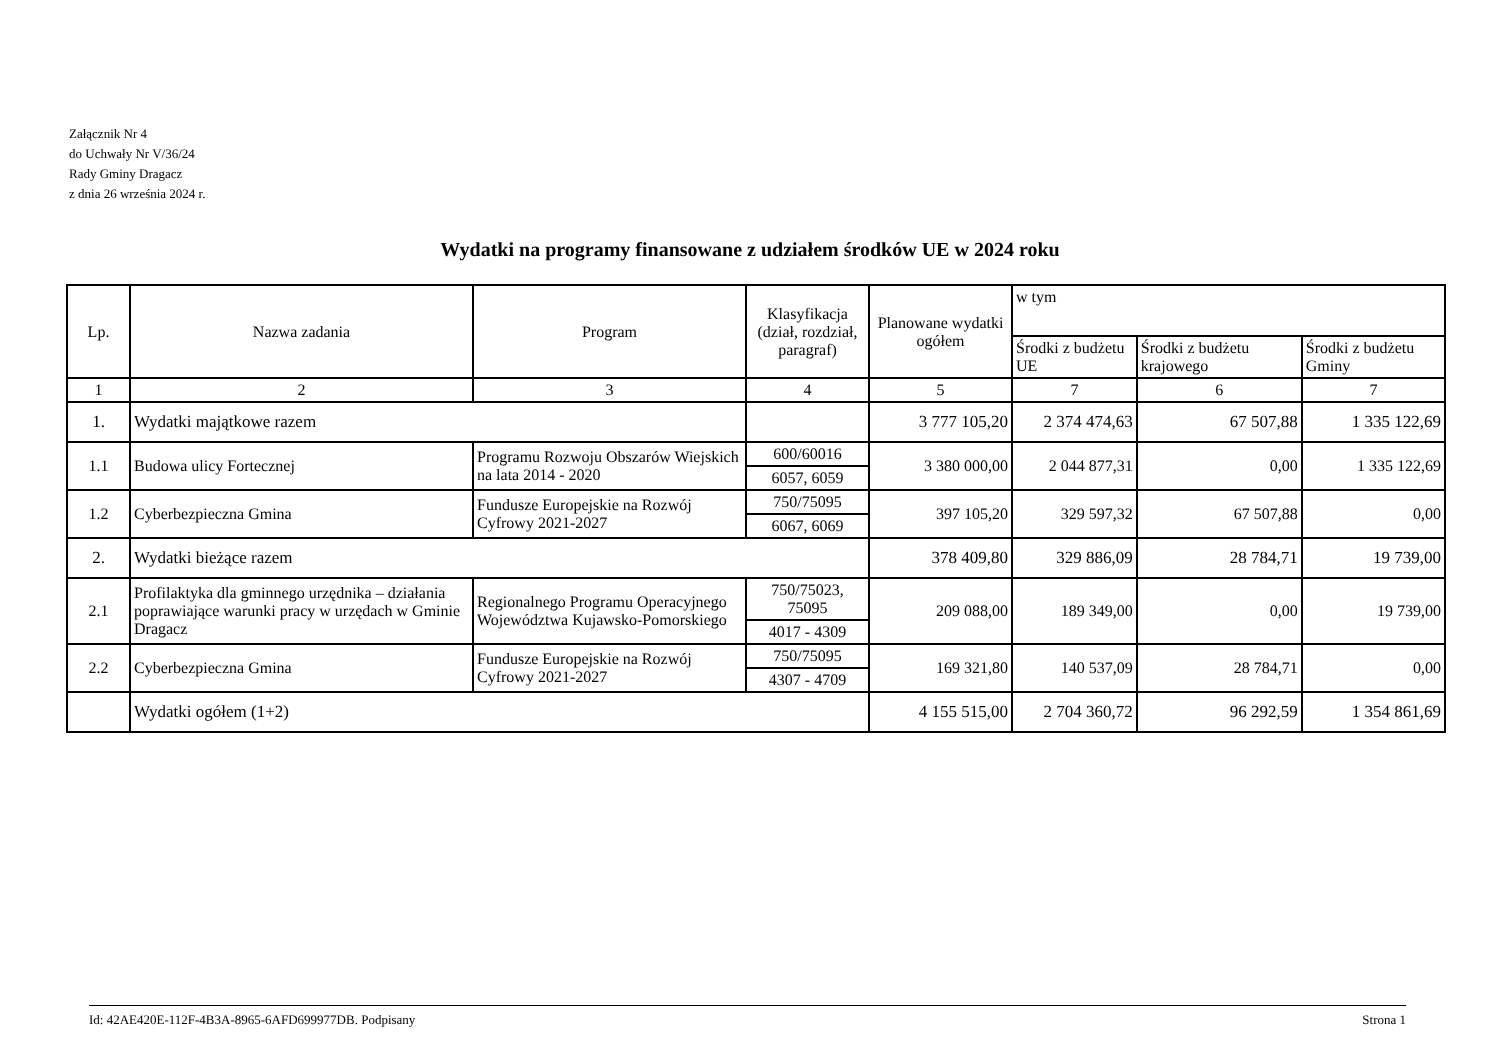Załącznik Nr 4
do Uchwały Nr V/36/24
Rady Gminy Dragacz
z dnia 26 września 2024 r.
Wydatki na programy finansowane z udziałem środków UE w 2024 roku
| Lp. | Nazwa zadania | Program | Klasyfikacja (dział, rozdział, paragraf) | Planowane wydatki ogółem | w tym | | |
| --- | --- | --- | --- | --- | --- | --- | --- |
| | | | | | Środki z budżetu UE | Środki z budżetu krajowego | Środki z budżetu Gminy |
| 1 | 2 | 3 | 4 | 5 | 7 | 6 | 7 |
| 1. | Wydatki majątkowe razem | | | 3 777 105,20 | 2 374 474,63 | 67 507,88 | 1 335 122,69 |
| 1.1 | Budowa ulicy Fortecznej | Programu Rozwoju Obszarów Wiejskich na lata 2014 - 2020 | 600/60016 | 3 380 000,00 | 2 044 877,31 | 0,00 | 1 335 122,69 |
| | | | 6057, 6059 | | | | |
| 1.2 | Cyberbezpieczna Gmina | Fundusze Europejskie na Rozwój Cyfrowy 2021-2027 | 750/75095 | 397 105,20 | 329 597,32 | 67 507,88 | 0,00 |
| | | | 6067, 6069 | | | | |
| 2. | Wydatki bieżące razem | | | 378 409,80 | 329 886,09 | 28 784,71 | 19 739,00 |
| 2.1 | Profilaktyka dla gminnego urzędnika – działania poprawiające warunki pracy w urzędach w Gminie Dragacz | Regionalnego Programu Operacyjnego Województwa Kujawsko-Pomorskiego | 750/75023, 75095 | 209 088,00 | 189 349,00 | 0,00 | 19 739,00 |
| | | | 4017 - 4309 | | | | |
| 2.2 | Cyberbezpieczna Gmina | Fundusze Europejskie na Rozwój Cyfrowy 2021-2027 | 750/75095 | 169 321,80 | 140 537,09 | 28 784,71 | 0,00 |
| | | | 4307 - 4709 | | | | |
| | Wydatki ogółem (1+2) | | | 4 155 515,00 | 2 704 360,72 | 96 292,59 | 1 354 861,69 |
Id: 42AE420E-112F-4B3A-8965-6AFD699977DB. Podpisany Strona 1